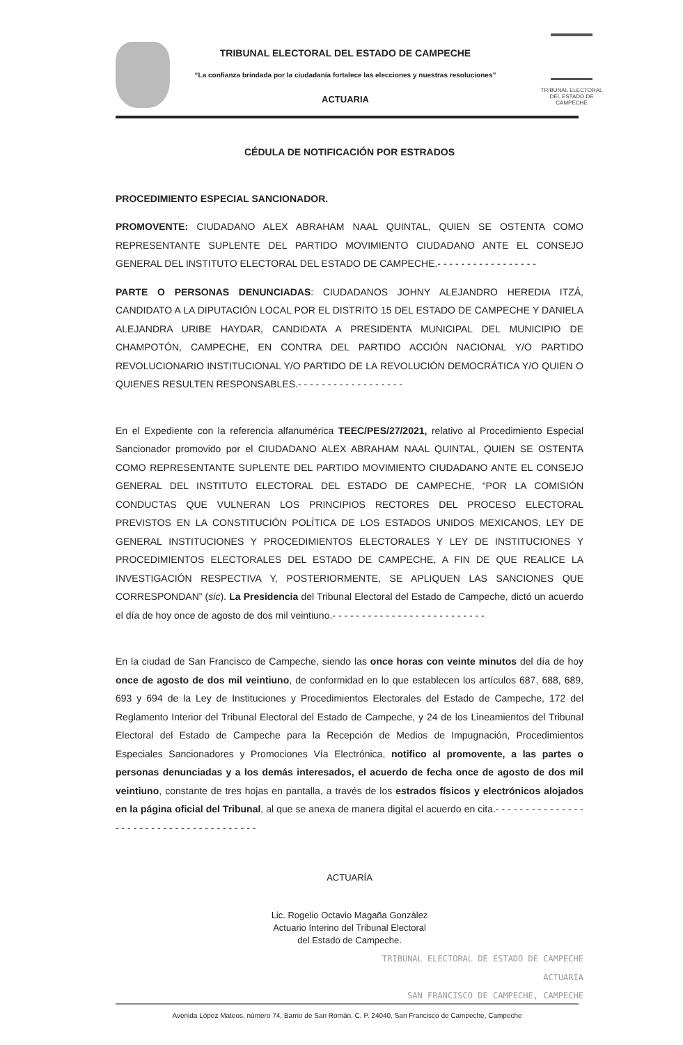TRIBUNAL ELECTORAL
DEL ESTADO DE CAMPECHE
TRIBUNAL ELECTORAL DEL ESTADO DE CAMPECHE
“La confianza brindada por la ciudadanía fortalece las elecciones y nuestras resoluciones”
ACTUARIA
CÉDULA DE NOTIFICACIÓN POR ESTRADOS
PROCEDIMIENTO ESPECIAL SANCIONADOR.
PROMOVENTE: CIUDADANO ALEX ABRAHAM NAAL QUINTAL, QUIEN SE OSTENTA COMO REPRESENTANTE SUPLENTE DEL PARTIDO MOVIMIENTO CIUDADANO ANTE EL CONSEJO GENERAL DEL INSTITUTO ELECTORAL DEL ESTADO DE CAMPECHE.- - - - - - - - - - - - - - - - -
PARTE O PERSONAS DENUNCIADAS: CIUDADANOS JOHNY ALEJANDRO HEREDIA ITZÁ, CANDIDATO A LA DIPUTACIÓN LOCAL POR EL DISTRITO 15 DEL ESTADO DE CAMPECHE Y DANIELA ALEJANDRA URIBE HAYDAR, CANDIDATA A PRESIDENTA MUNICIPAL DEL MUNICIPIO DE CHAMPOTÓN, CAMPECHE, EN CONTRA DEL PARTIDO ACCIÓN NACIONAL Y/O PARTIDO REVOLUCIONARIO INSTITUCIONAL Y/O PARTIDO DE LA REVOLUCIÓN DEMOCRÁTICA Y/O QUIEN O QUIENES RESULTEN RESPONSABLES.- - - - - - - - - - - - - - - - - -
En el Expediente con la referencia alfanumérica TEEC/PES/27/2021, relativo al Procedimiento Especial Sancionador promovido por el CIUDADANO ALEX ABRAHAM NAAL QUINTAL, QUIEN SE OSTENTA COMO REPRESENTANTE SUPLENTE DEL PARTIDO MOVIMIENTO CIUDADANO ANTE EL CONSEJO GENERAL DEL INSTITUTO ELECTORAL DEL ESTADO DE CAMPECHE, “POR LA COMISIÓN CONDUCTAS QUE VULNERAN LOS PRINCIPIOS RECTORES DEL PROCESO ELECTORAL PREVISTOS EN LA CONSTITUCIÓN POLÍTICA DE LOS ESTADOS UNIDOS MEXICANOS, LEY DE GENERAL INSTITUCIONES Y PROCEDIMIENTOS ELECTORALES Y LEY DE INSTITUCIONES Y PROCEDIMIENTOS ELECTORALES DEL ESTADO DE CAMPECHE, A FIN DE QUE REALICE LA INVESTIGACIÓN RESPECTIVA Y, POSTERIORMENTE, SE APLIQUEN LAS SANCIONES QUE CORRESPONDAN” (sic). La Presidencia del Tribunal Electoral del Estado de Campeche, dictó un acuerdo el día de hoy once de agosto de dos mil veintiuno.- - - - - - - - - - - - - - - - - - - - - - - - - -
En la ciudad de San Francisco de Campeche, siendo las once horas con veinte minutos del día de hoy once de agosto de dos mil veintiuno, de conformidad en lo que establecen los artículos 687, 688, 689, 693 y 694 de la Ley de Instituciones y Procedimientos Electorales del Estado de Campeche, 172 del Reglamento Interior del Tribunal Electoral del Estado de Campeche, y 24 de los Lineamientos del Tribunal Electoral del Estado de Campeche para la Recepción de Medios de Impugnación, Procedimientos Especiales Sancionadores y Promociones Vía Electrónica, notifico al promovente, a las partes o personas denunciadas y a los demás interesados, el acuerdo de fecha once de agosto de dos mil veintiuno, constante de tres hojas en pantalla, a través de los estrados físicos y electrónicos alojados en la página oficial del Tribunal, al que se anexa de manera digital el acuerdo en cita.- - - - - - - - - - - - - - - - - - - - - - - - - - - - - - - - - - - - - - -
ACTUARÍA
Lic. Rogelio Octavio Magaña González
Actuario Interino del Tribunal Electoral
del Estado de Campeche.
TRIBUNAL ELECTORAL DE ESTADO DE CAMPECHE
ACTUARÍA
SAN FRANCISCO DE CAMPECHE, CAMPECHE
Avenida López Mateos, número 74, Barrio de San Román. C. P. 24040, San Francisco de Campeche, Campeche